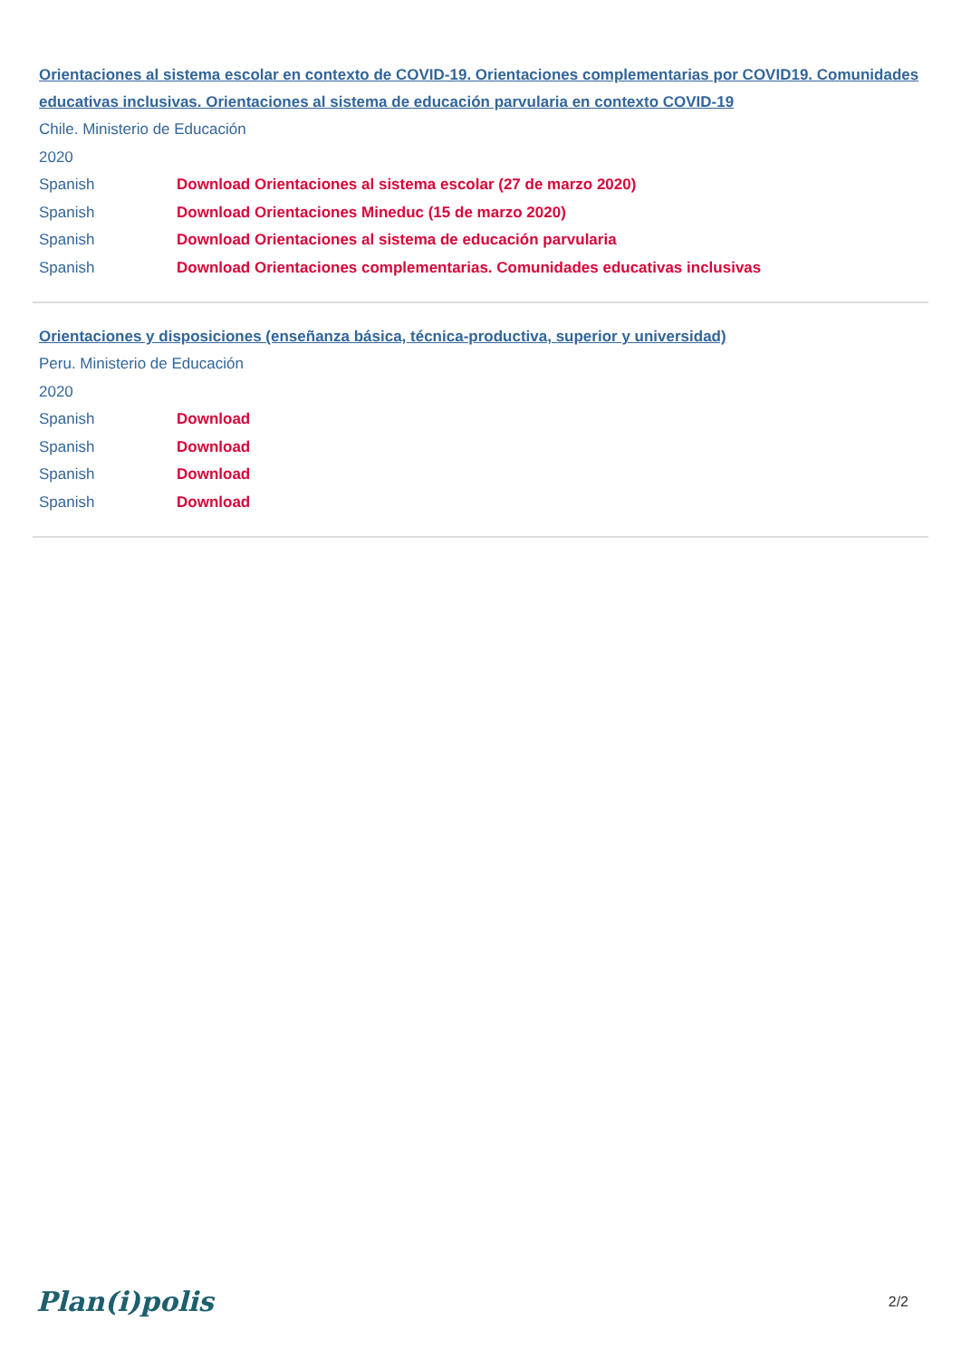Orientaciones al sistema escolar en contexto de COVID-19. Orientaciones complementarias por COVID19. Comunidades educativas inclusivas. Orientaciones al sistema de educación parvularia en contexto COVID-19
Chile. Ministerio de Educación
2020
Spanish Download Orientaciones al sistema escolar (27 de marzo 2020)
Spanish Download Orientaciones Mineduc (15 de marzo 2020)
Spanish Download Orientaciones al sistema de educación parvularia
Spanish Download Orientaciones complementarias. Comunidades educativas inclusivas
Orientaciones y disposiciones (enseñanza básica, técnica-productiva, superior y universidad)
Peru. Ministerio de Educación
2020
Spanish Download
Spanish Download
Spanish Download
Spanish Download
Plan(i)polis 2/2